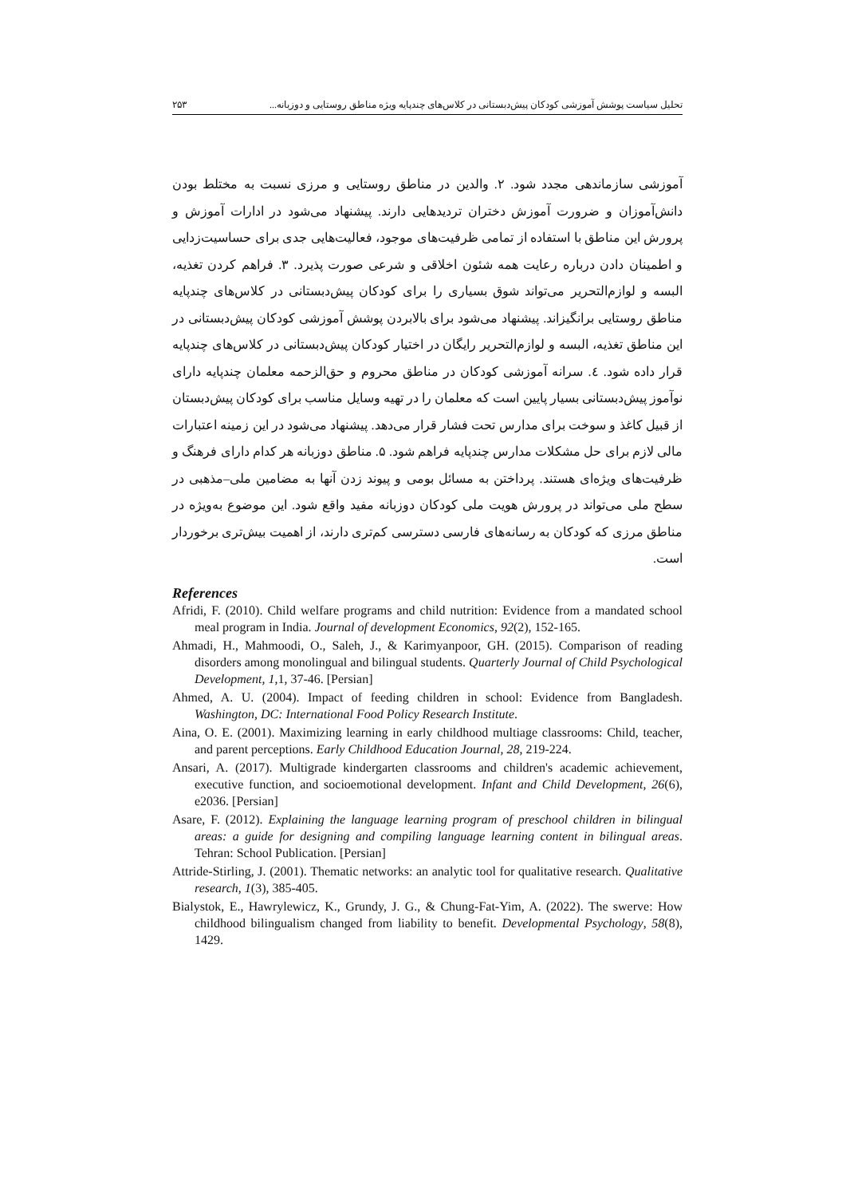تحلیل سیاست پوشش آموزشی کودکان پیش‌دبستانی در کلاس‌های چندپایه ویژه مناطق روستایی و دوزبانه... ۲۵۳
آموزشی سازماندهی مجدد شود. ۲. والدین در مناطق روستایی و مرزی نسبت به مختلط بودن دانش‌آموزان و ضرورت آموزش دختران تردیدهایی دارند. پیشنهاد می‌شود در ادارات آموزش و پرورش این مناطق با استفاده از تمامی ظرفیت‌های موجود، فعالیت‌هایی جدی برای حساسیت‌زدایی و اطمینان دادن درباره رعایت همه شئون اخلاقی و شرعی صورت پذیرد. ۳. فراهم کردن تغذیه، البسه و لوازم‌التحریر می‌تواند شوق بسیاری را برای کودکان پیش‌دبستانی در کلاس‌های چندپایه مناطق روستایی برانگیزاند. پیشنهاد می‌شود برای بالابردن پوشش آموزشی کودکان پیش‌دبستانی در این مناطق تغذیه، البسه و لوازم‌التحریر رایگان در اختیار کودکان پیش‌دبستانی در کلاس‌های چندپایه قرار داده شود. ٤. سرانه آموزشی کودکان در مناطق محروم و حق‌الزحمه معلمان چندپایه دارای نوآموز پیش‌دبستانی بسیار پایین است که معلمان را در تهیه وسایل مناسب برای کودکان پیش‌دبستان از قبیل کاغذ و سوخت برای مدارس تحت فشار قرار می‌دهد. پیشنهاد می‌شود در این زمینه اعتبارات مالی لازم برای حل مشکلات مدارس چندپایه فراهم شود. ۵. مناطق دوزبانه هر کدام دارای فرهنگ و ظرفیت‌های ویژه‌ای هستند. پرداختن به مسائل بومی و پیوند زدن آنها به مضامین ملی–مذهبی در سطح ملی می‌تواند در پرورش هویت ملی کودکان دوزبانه مفید واقع شود. این موضوع به‌ویژه در مناطق مرزی که کودکان به رسانه‌های فارسی دسترسی کم‌تری دارند، از اهمیت بیش‌تری برخوردار است.
References
Afridi, F. (2010). Child welfare programs and child nutrition: Evidence from a mandated school meal program in India. Journal of development Economics, 92(2), 152-165.
Ahmadi, H., Mahmoodi, O., Saleh, J., & Karimyanpoor, GH. (2015). Comparison of reading disorders among monolingual and bilingual students. Quarterly Journal of Child Psychological Development, 1,1, 37-46. [Persian]
Ahmed, A. U. (2004). Impact of feeding children in school: Evidence from Bangladesh. Washington, DC: International Food Policy Research Institute.
Aina, O. E. (2001). Maximizing learning in early childhood multiage classrooms: Child, teacher, and parent perceptions. Early Childhood Education Journal, 28, 219-224.
Ansari, A. (2017). Multigrade kindergarten classrooms and children's academic achievement, executive function, and socioemotional development. Infant and Child Development, 26(6), e2036. [Persian]
Asare, F. (2012). Explaining the language learning program of preschool children in bilingual areas: a guide for designing and compiling language learning content in bilingual areas. Tehran: School Publication. [Persian]
Attride-Stirling, J. (2001). Thematic networks: an analytic tool for qualitative research. Qualitative research, 1(3), 385-405.
Bialystok, E., Hawrylewicz, K., Grundy, J. G., & Chung-Fat-Yim, A. (2022). The swerve: How childhood bilingualism changed from liability to benefit. Developmental Psychology, 58(8), 1429.